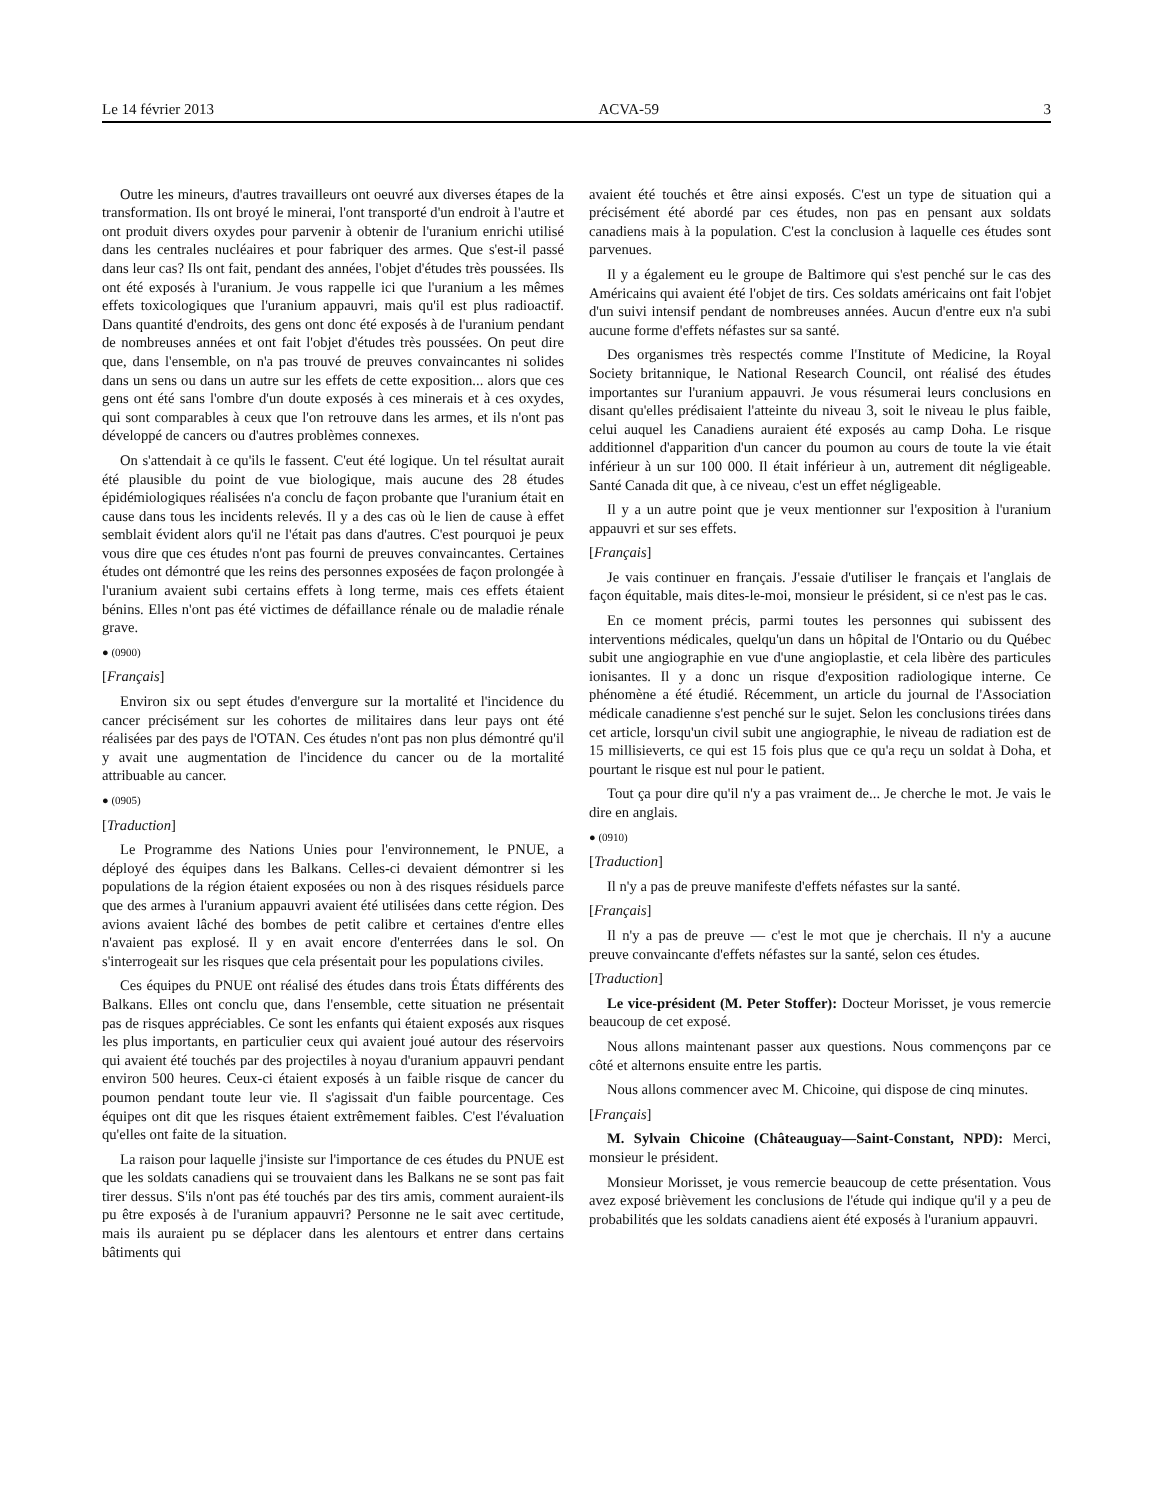Le 14 février 2013 ACVA-59 3
Outre les mineurs, d'autres travailleurs ont oeuvré aux diverses étapes de la transformation. Ils ont broyé le minerai, l'ont transporté d'un endroit à l'autre et ont produit divers oxydes pour parvenir à obtenir de l'uranium enrichi utilisé dans les centrales nucléaires et pour fabriquer des armes. Que s'est-il passé dans leur cas? Ils ont fait, pendant des années, l'objet d'études très poussées. Ils ont été exposés à l'uranium. Je vous rappelle ici que l'uranium a les mêmes effets toxicologiques que l'uranium appauvri, mais qu'il est plus radioactif. Dans quantité d'endroits, des gens ont donc été exposés à de l'uranium pendant de nombreuses années et ont fait l'objet d'études très poussées. On peut dire que, dans l'ensemble, on n'a pas trouvé de preuves convaincantes ni solides dans un sens ou dans un autre sur les effets de cette exposition... alors que ces gens ont été sans l'ombre d'un doute exposés à ces minerais et à ces oxydes, qui sont comparables à ceux que l'on retrouve dans les armes, et ils n'ont pas développé de cancers ou d'autres problèmes connexes.
On s'attendait à ce qu'ils le fassent. C'eut été logique. Un tel résultat aurait été plausible du point de vue biologique, mais aucune des 28 études épidémiologiques réalisées n'a conclu de façon probante que l'uranium était en cause dans tous les incidents relevés. Il y a des cas où le lien de cause à effet semblait évident alors qu'il ne l'était pas dans d'autres. C'est pourquoi je peux vous dire que ces études n'ont pas fourni de preuves convaincantes. Certaines études ont démontré que les reins des personnes exposées de façon prolongée à l'uranium avaient subi certains effets à long terme, mais ces effets étaient bénins. Elles n'ont pas été victimes de défaillance rénale ou de maladie rénale grave.
● (0900)
[Français]
Environ six ou sept études d'envergure sur la mortalité et l'incidence du cancer précisément sur les cohortes de militaires dans leur pays ont été réalisées par des pays de l'OTAN. Ces études n'ont pas non plus démontré qu'il y avait une augmentation de l'incidence du cancer ou de la mortalité attribuable au cancer.
● (0905)
[Traduction]
Le Programme des Nations Unies pour l'environnement, le PNUE, a déployé des équipes dans les Balkans. Celles-ci devaient démontrer si les populations de la région étaient exposées ou non à des risques résiduels parce que des armes à l'uranium appauvri avaient été utilisées dans cette région. Des avions avaient lâché des bombes de petit calibre et certaines d'entre elles n'avaient pas explosé. Il y en avait encore d'enterrées dans le sol. On s'interrogeait sur les risques que cela présentait pour les populations civiles.
Ces équipes du PNUE ont réalisé des études dans trois États différents des Balkans. Elles ont conclu que, dans l'ensemble, cette situation ne présentait pas de risques appréciables. Ce sont les enfants qui étaient exposés aux risques les plus importants, en particulier ceux qui avaient joué autour des réservoirs qui avaient été touchés par des projectiles à noyau d'uranium appauvri pendant environ 500 heures. Ceux-ci étaient exposés à un faible risque de cancer du poumon pendant toute leur vie. Il s'agissait d'un faible pourcentage. Ces équipes ont dit que les risques étaient extrêmement faibles. C'est l'évaluation qu'elles ont faite de la situation.
La raison pour laquelle j'insiste sur l'importance de ces études du PNUE est que les soldats canadiens qui se trouvaient dans les Balkans ne se sont pas fait tirer dessus. S'ils n'ont pas été touchés par des tirs amis, comment auraient-ils pu être exposés à de l'uranium appauvri? Personne ne le sait avec certitude, mais ils auraient pu se déplacer dans les alentours et entrer dans certains bâtiments qui
avaient été touchés et être ainsi exposés. C'est un type de situation qui a précisément été abordé par ces études, non pas en pensant aux soldats canadiens mais à la population. C'est la conclusion à laquelle ces études sont parvenues.
Il y a également eu le groupe de Baltimore qui s'est penché sur le cas des Américains qui avaient été l'objet de tirs. Ces soldats américains ont fait l'objet d'un suivi intensif pendant de nombreuses années. Aucun d'entre eux n'a subi aucune forme d'effets néfastes sur sa santé.
Des organismes très respectés comme l'Institute of Medicine, la Royal Society britannique, le National Research Council, ont réalisé des études importantes sur l'uranium appauvri. Je vous résumerai leurs conclusions en disant qu'elles prédisaient l'atteinte du niveau 3, soit le niveau le plus faible, celui auquel les Canadiens auraient été exposés au camp Doha. Le risque additionnel d'apparition d'un cancer du poumon au cours de toute la vie était inférieur à un sur 100 000. Il était inférieur à un, autrement dit négligeable. Santé Canada dit que, à ce niveau, c'est un effet négligeable.
Il y a un autre point que je veux mentionner sur l'exposition à l'uranium appauvri et sur ses effets.
[Français]
Je vais continuer en français. J'essaie d'utiliser le français et l'anglais de façon équitable, mais dites-le-moi, monsieur le président, si ce n'est pas le cas.
En ce moment précis, parmi toutes les personnes qui subissent des interventions médicales, quelqu'un dans un hôpital de l'Ontario ou du Québec subit une angiographie en vue d'une angioplastie, et cela libère des particules ionisantes. Il y a donc un risque d'exposition radiologique interne. Ce phénomène a été étudié. Récemment, un article du journal de l'Association médicale canadienne s'est penché sur le sujet. Selon les conclusions tirées dans cet article, lorsqu'un civil subit une angiographie, le niveau de radiation est de 15 millisieverts, ce qui est 15 fois plus que ce qu'a reçu un soldat à Doha, et pourtant le risque est nul pour le patient.
Tout ça pour dire qu'il n'y a pas vraiment de... Je cherche le mot. Je vais le dire en anglais.
● (0910)
[Traduction]
Il n'y a pas de preuve manifeste d'effets néfastes sur la santé.
[Français]
Il n'y a pas de preuve — c'est le mot que je cherchais. Il n'y a aucune preuve convaincante d'effets néfastes sur la santé, selon ces études.
[Traduction]
Le vice-président (M. Peter Stoffer): Docteur Morisset, je vous remercie beaucoup de cet exposé.
Nous allons maintenant passer aux questions. Nous commençons par ce côté et alternons ensuite entre les partis.
Nous allons commencer avec M. Chicoine, qui dispose de cinq minutes.
[Français]
M. Sylvain Chicoine (Châteauguay—Saint-Constant, NPD): Merci, monsieur le président.
Monsieur Morisset, je vous remercie beaucoup de cette présentation. Vous avez exposé brièvement les conclusions de l'étude qui indique qu'il y a peu de probabilités que les soldats canadiens aient été exposés à l'uranium appauvri.